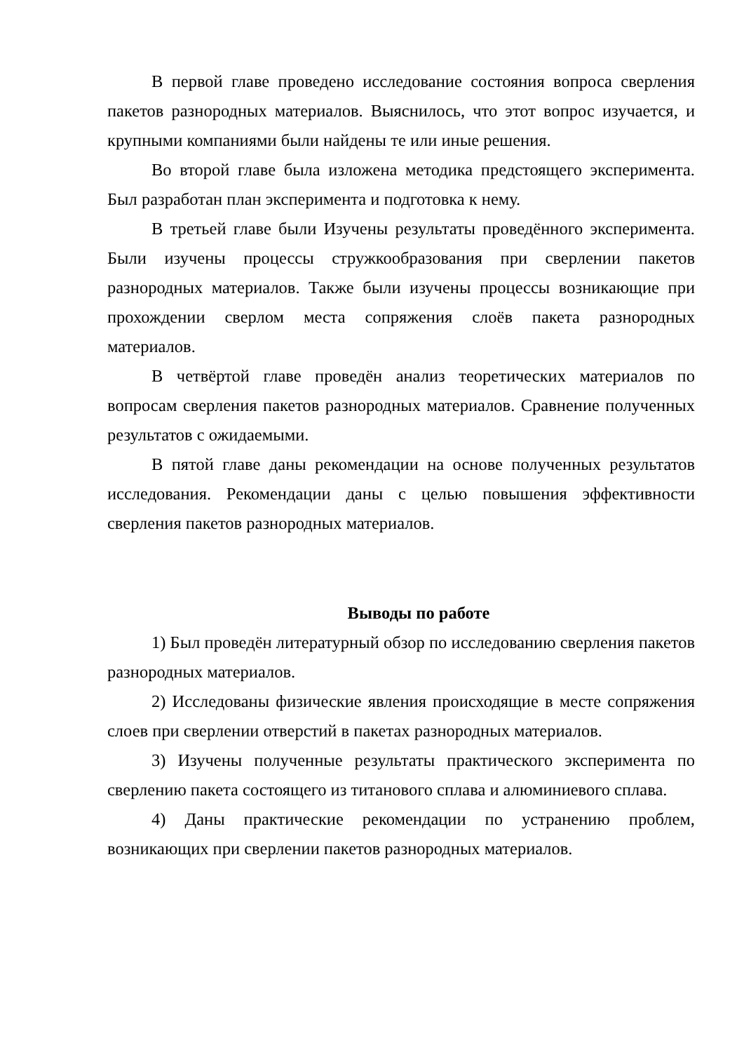В первой главе проведено исследование состояния вопроса сверления пакетов разнородных материалов. Выяснилось, что этот вопрос изучается, и крупными компаниями были найдены те или иные решения.
Во второй главе была изложена методика предстоящего эксперимента. Был разработан план эксперимента и подготовка к нему.
В третьей главе были Изучены результаты проведённого эксперимента. Были изучены процессы стружкообразования при сверлении пакетов разнородных материалов. Также были изучены процессы возникающие при прохождении сверлом места сопряжения слоёв пакета разнородных материалов.
В четвёртой главе проведён анализ теоретических материалов по вопросам сверления пакетов разнородных материалов. Сравнение полученных результатов с ожидаемыми.
В пятой главе даны рекомендации на основе полученных результатов исследования. Рекомендации даны с целью повышения эффективности сверления пакетов разнородных материалов.
Выводы по работе
1) Был проведён литературный обзор по исследованию сверления пакетов разнородных материалов.
2) Исследованы физические явления происходящие в месте сопряжения слоев при сверлении отверстий в пакетах разнородных материалов.
3) Изучены полученные результаты практического эксперимента по сверлению пакета состоящего из титанового сплава и алюминиевого сплава.
4) Даны практические рекомендации по устранению проблем, возникающих при сверлении пакетов разнородных материалов.